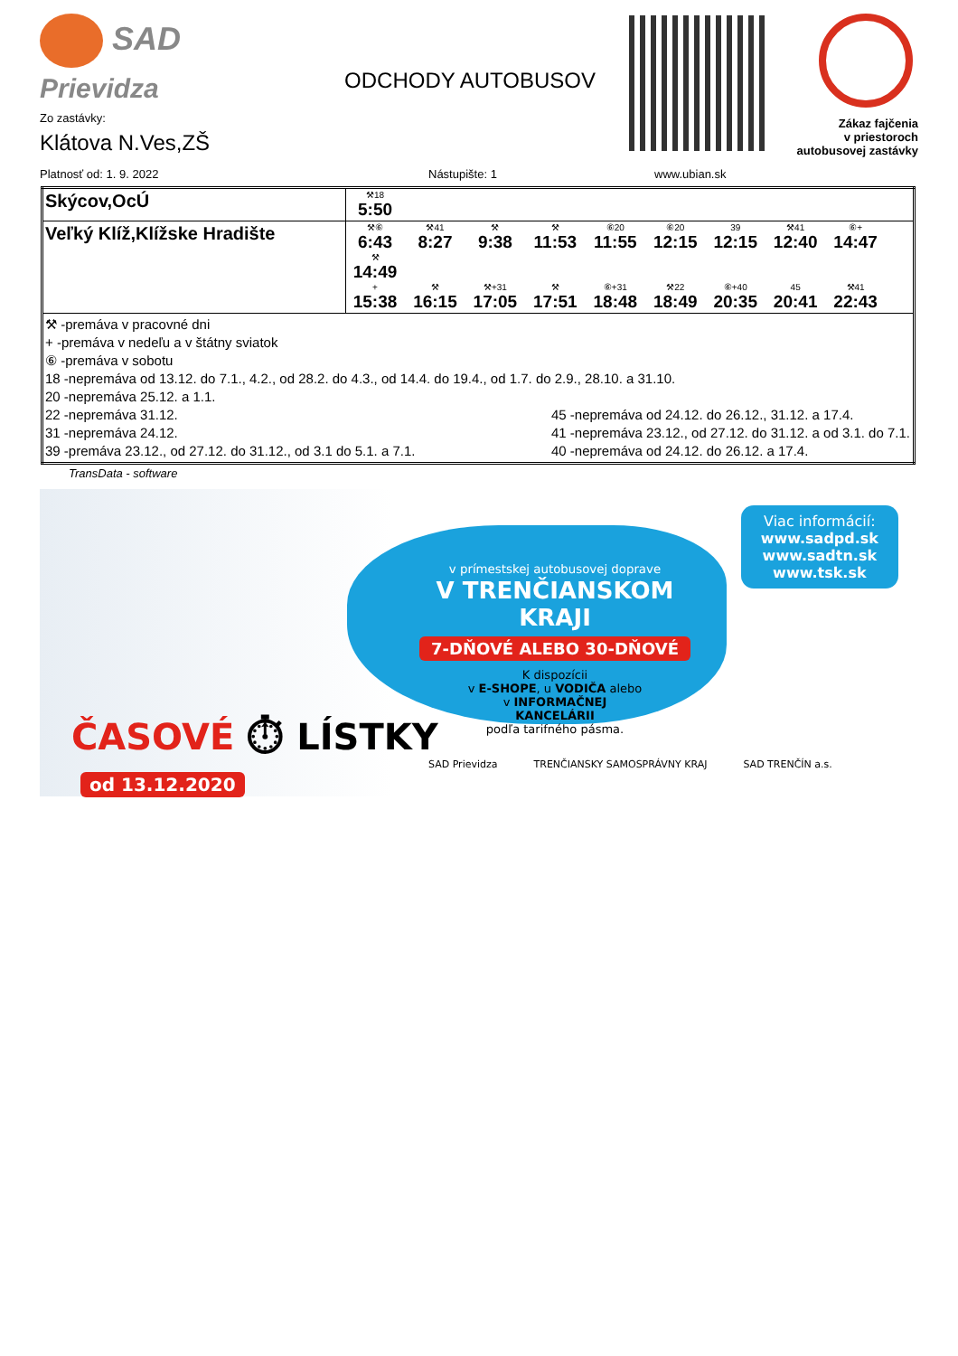SAD
Prievidza
Zo zastávky:
Klátova N.Ves,ZŠ
ODCHODY AUTOBUSOV
Zákaz fajčenia
v priestoroch
autobusovej zastávky
Platnosť od: 1. 9. 2022 Nástupište: 1 www.ubian.sk
| Skýcov,OcÚ | ⚒18 5:50 |
| Veľký Klíž,Klížske Hradište | ⚒⑥ 6:43 ⚒41 8:27 ⚒ 9:38 ⚒ 11:53 ⑥20 11:55 ⑥20 12:15 39 12:15 ⚒41 12:40 ⑥+ 14:47 ⚒ 14:49 + 15:38 ⚒ 16:15 ⚒+31 17:05 ⚒ 17:51 ⑥+31 18:48 ⚒22 18:49 ⑥+40 20:35 45 20:41 ⚒41 22:43 |
| ⚒ -premáva v pracovné dni + -premáva v nedeľu a v štátny sviatok ⑥ -premáva v sobotu 18 -nepremáva od 13.12. do 7.1., 4.2., od 28.2. do 4.3., od 14.4. do 19.4., od 1.7. do 2.9., 28.10. a 31.10. 20 -nepremáva 25.12. a 1.1. 22 -nepremáva 31.12. 31 -nepremáva 24.12. 39 -premáva 23.12., od 27.12. do 31.12., od 3.1 do 5.1. a 7.1. 45 -nepremáva od 24.12. do 26.12., 31.12. a 17.4. 41 -nepremáva 23.12., od 27.12. do 31.12. a od 3.1. do 7.1. 40 -nepremáva od 24.12. do 26.12. a 17.4. | |
TransData - software
ČASOVÉ ⏱ LÍSTKY
od 13.12.2020
Viac informácií:
www.sadpd.sk
www.sadtn.sk
www.tsk.sk
v prímestskej autobusovej doprave
V TRENČIANSKOM KRAJI
7-DŇOVÉ ALEBO 30-DŇOVÉ
K dispozícii
v E-SHOPE, u VODIČA alebo
v INFORMAČNEJ KANCELÁRII
podľa tarifného pásma.
SAD Prievidza TRENČIANSKY SAMOSPRÁVNY KRAJ SAD TRENČÍN a.s.